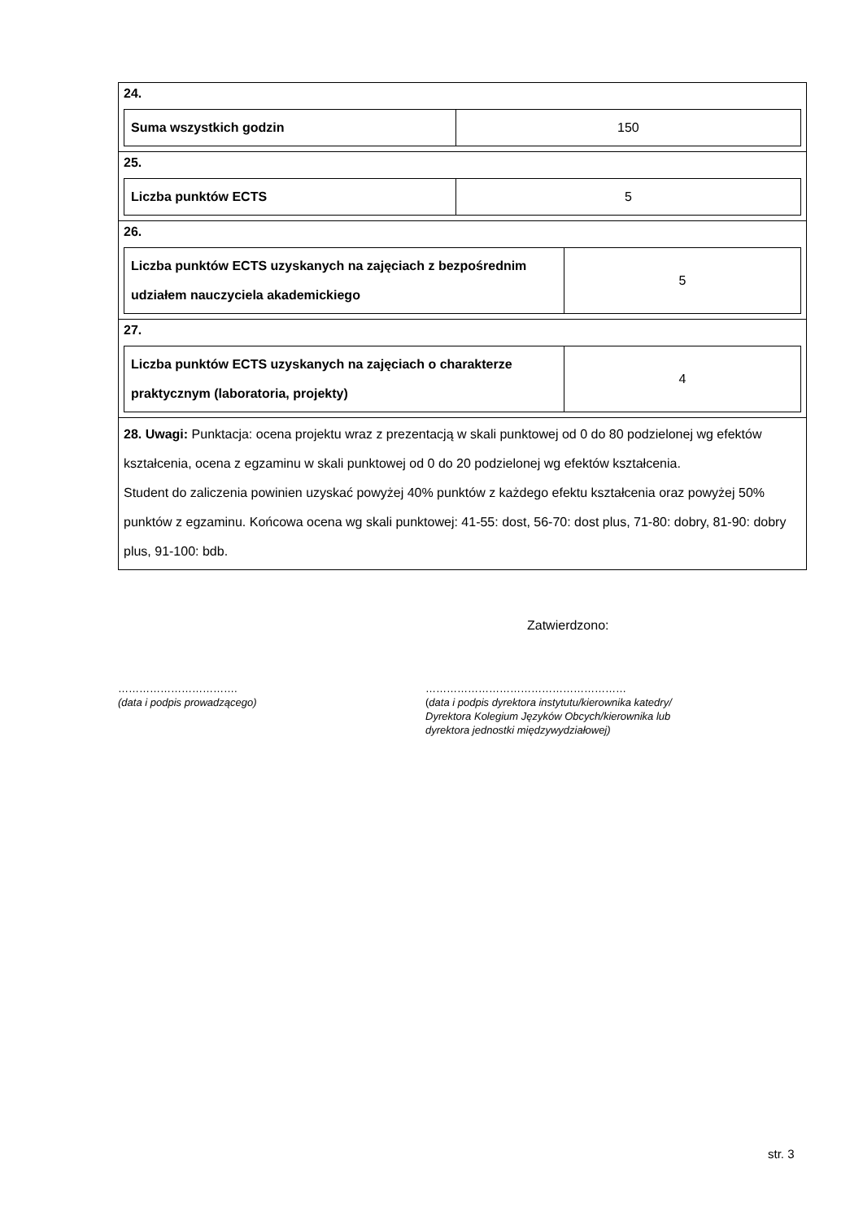24.
| Suma wszystkich godzin | 150 |
25.
| Liczba punktów ECTS | 5 |
26.
| Liczba punktów ECTS uzyskanych na zajęciach z bezpośrednim udziałem nauczyciela akademickiego | 5 |
27.
| Liczba punktów ECTS uzyskanych na zajęciach o charakterze praktycznym (laboratoria, projekty) | 4 |
28. Uwagi: Punktacja: ocena projektu wraz z prezentacją w skali punktowej od 0 do 80 podzielonej wg efektów kształcenia, ocena z egzaminu w skali punktowej od 0 do 20 podzielonej wg efektów kształcenia.
Student do zaliczenia powinien uzyskać powyżej 40% punktów z każdego efektu kształcenia oraz powyżej 50% punktów z egzaminu. Końcowa ocena wg skali punktowej: 41-55: dost, 56-70: dost plus, 71-80: dobry, 81-90: dobry plus, 91-100: bdb.
Zatwierdzono:
…………………………….
(data i podpis prowadzącego)
…………………………………………………
(data i podpis dyrektora instytutu/kierownika katedry/
Dyrektora Kolegium Języków Obcych/kierownika lub
dyrektora jednostki międzywydziałowej)
str. 3